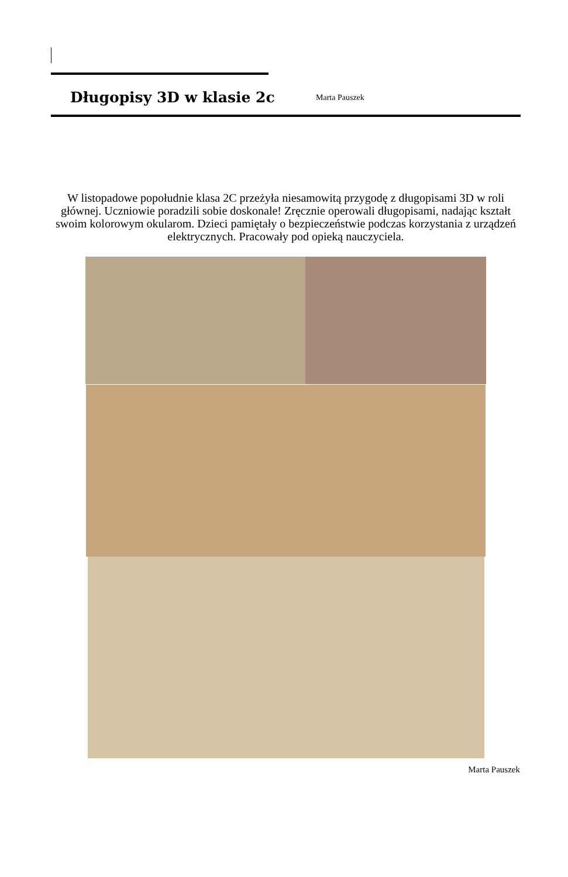Długopisy 3D w klasie 2c
Marta Pauszek
W listopadowe popołudnie klasa 2C przeżyła niesamowitą przygodę z długopisami 3D w roli głównej. Uczniowie poradzili sobie doskonale! Zręcznie operowali długopisami, nadając kształt swoim kolorowym okularom. Dzieci pamiętały o bezpieczeństwie podczas korzystania z urządzeń elektrycznych. Pracowały pod opieką nauczyciela.
Marta Pauszek